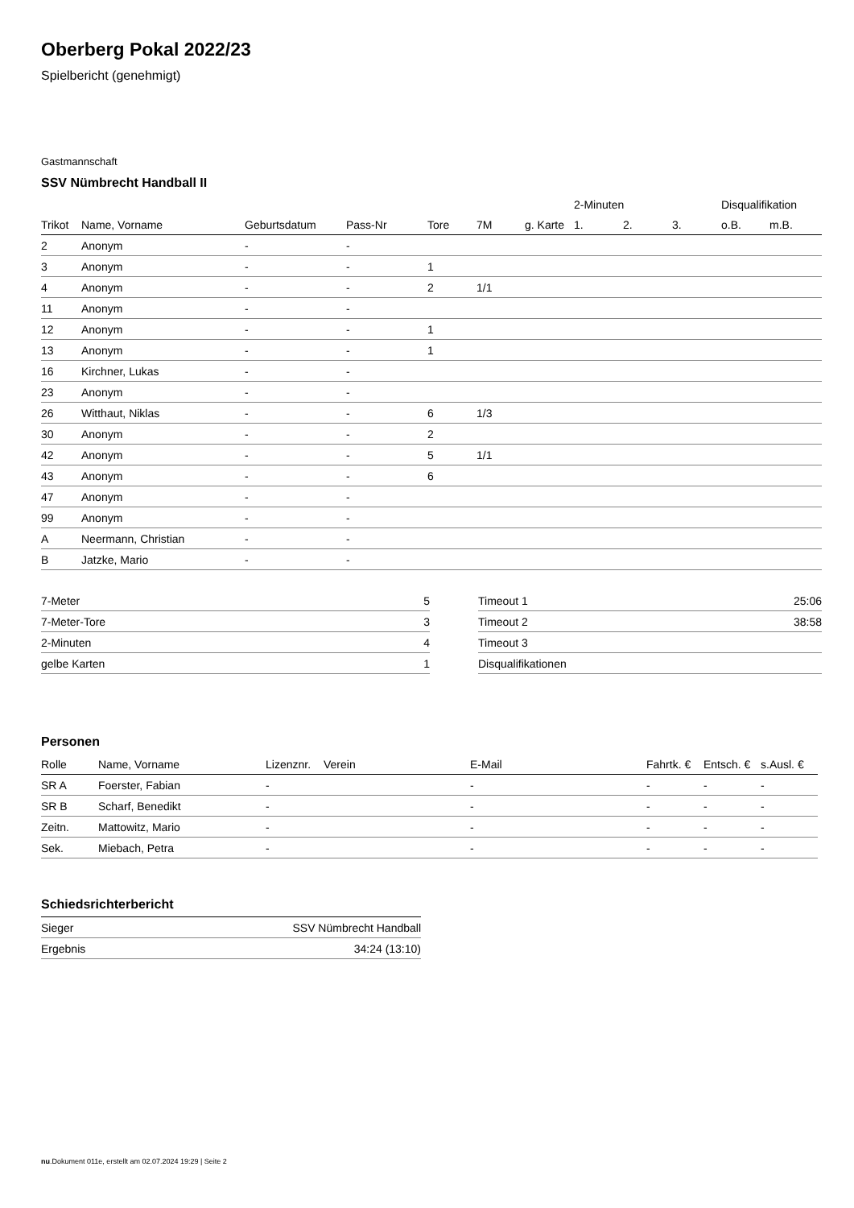Oberberg Pokal 2022/23
Spielbericht (genehmigt)
Gastmannschaft
SSV Nümbrecht Handball II
| | | | | | | | 2-Minuten | | | Disqualifikation | |
| --- | --- | --- | --- | --- | --- | --- | --- | --- | --- | --- | --- |
| Trikot | Name, Vorname | Geburtsdatum | Pass-Nr | Tore | 7M | g. Karte | 1. | 2. | 3. | o.B. | m.B. |
| 2 | Anonym | - | - | | | | | | | | |
| 3 | Anonym | - | - | 1 | | | | | | | |
| 4 | Anonym | - | - | 2 | 1/1 | | | | | | |
| 11 | Anonym | - | - | | | | | | | | |
| 12 | Anonym | - | - | 1 | | | | | | | |
| 13 | Anonym | - | - | 1 | | | | | | | |
| 16 | Kirchner, Lukas | - | - | | | | | | | | |
| 23 | Anonym | - | - | | | | | | | | |
| 26 | Witthaut, Niklas | - | - | 6 | 1/3 | | | | | | |
| 30 | Anonym | - | - | 2 | | | | | | | |
| 42 | Anonym | - | - | 5 | 1/1 | | | | | | |
| 43 | Anonym | - | - | 6 | | | | | | | |
| 47 | Anonym | - | - | | | | | | | | |
| 99 | Anonym | - | - | | | | | | | | |
| A | Neermann, Christian | - | - | | | | | | | | |
| B | Jatzke, Mario | - | - | | | | | | | | |
| 7-Meter | 5 |
| 7-Meter-Tore | 3 |
| 2-Minuten | 4 |
| gelbe Karten | 1 |
| Timeout 1 | 25:06 |
| Timeout 2 | 38:58 |
| Timeout 3 | |
| Disqualifikationen | |
Personen
| Rolle | Name, Vorname | Lizenznr. | Verein | E-Mail | Fahrtk. € | Entsch. € | s.Ausl. € |
| --- | --- | --- | --- | --- | --- | --- | --- |
| SR A | Foerster, Fabian | - | | - | - | - | - |
| SR B | Scharf, Benedikt | - | | - | - | - | - |
| Zeitn. | Mattowitz, Mario | - | | - | - | - | - |
| Sek. | Miebach, Petra | - | | - | - | - | - |
Schiedsrichterbericht
| Sieger | SSV Nümbrecht Handball |
| Ergebnis | 34:24 (13:10) |
nu.Dokument 011e, erstellt am 02.07.2024 19:29 | Seite 2